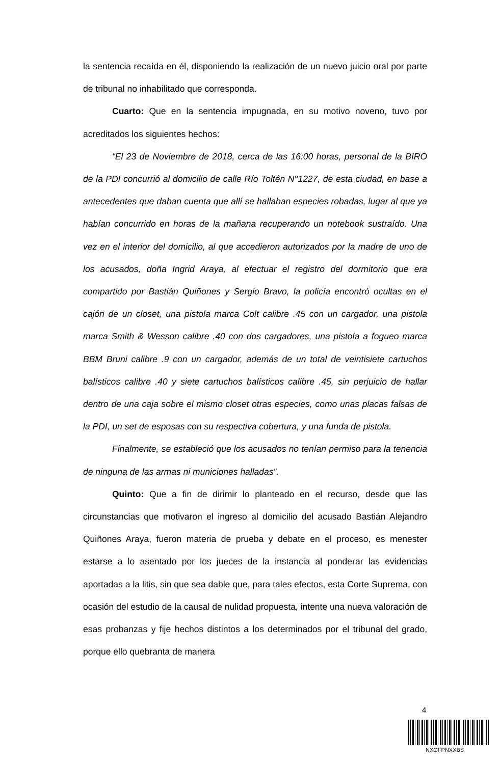la sentencia recaída en él, disponiendo la realización de un nuevo juicio oral por parte de tribunal no inhabilitado que corresponda.
Cuarto: Que en la sentencia impugnada, en su motivo noveno, tuvo por acreditados los siguientes hechos:
“El 23 de Noviembre de 2018, cerca de las 16:00 horas, personal de la BIRO de la PDI concurrió al domicilio de calle Río Toltén N°1227, de esta ciudad, en base a antecedentes que daban cuenta que allí se hallaban especies robadas, lugar al que ya habían concurrido en horas de la mañana recuperando un notebook sustraído. Una vez en el interior del domicilio, al que accedieron autorizados por la madre de uno de los acusados, doña Ingrid Araya, al efectuar el registro del dormitorio que era compartido por Bastián Quiñones y Sergio Bravo, la policía encontró ocultas en el cajón de un closet, una pistola marca Colt calibre .45 con un cargador, una pistola marca Smith & Wesson calibre .40 con dos cargadores, una pistola a fogueo marca BBM Bruni calibre .9 con un cargador, además de un total de veintisiete cartuchos balísticos calibre .40 y siete cartuchos balísticos calibre .45, sin perjuicio de hallar dentro de una caja sobre el mismo closet otras especies, como unas placas falsas de la PDI, un set de esposas con su respectiva cobertura, y una funda de pistola.
Finalmente, se estableció que los acusados no tenían permiso para la tenencia de ninguna de las armas ni municiones halladas”.
Quinto: Que a fin de dirimir lo planteado en el recurso, desde que las circunstancias que motivaron el ingreso al domicilio del acusado Bastián Alejandro Quiñones Araya, fueron materia de prueba y debate en el proceso, es menester estarse a lo asentado por los jueces de la instancia al ponderar las evidencias aportadas a la litis, sin que sea dable que, para tales efectos, esta Corte Suprema, con ocasión del estudio de la causal de nulidad propuesta, intente una nueva valoración de esas probanzas y fije hechos distintos a los determinados por el tribunal del grado, porque ello quebranta de manera
4
NXGFPNXXBS